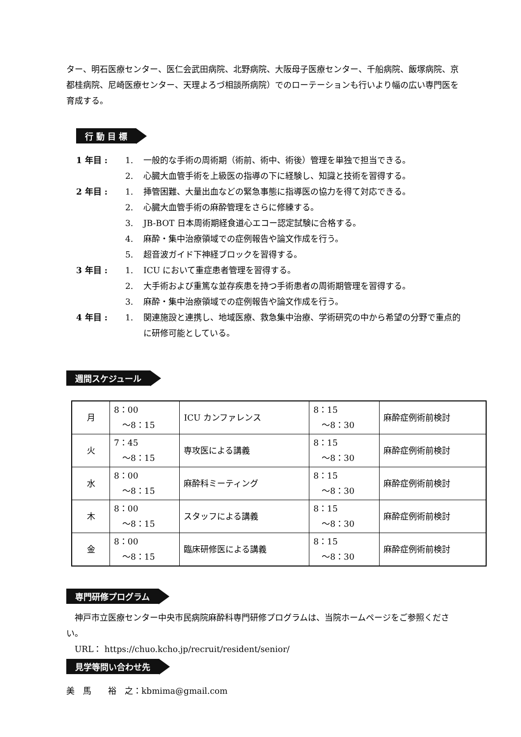ター、明石医療センター、医仁会武田病院、北野病院、大阪母子医療センター、千船病院、飯塚病院、京都桂病院、尼崎医療センター、天理よろづ相談所病院）でのローテーションも行いより幅の広い専門医を育成する。
行 動 目 標
1 年目 : 1. 一般的な手術の周術期（術前、術中、術後）管理を単独で担当できる。
2. 心臓大血管手術を上級医の指導の下に経験し、知識と技術を習得する。
2 年目 : 1. 挿管困難、大量出血などの緊急事態に指導医の協力を得て対応できる。
2. 心臓大血管手術の麻酔管理をさらに修練する。
3. JB-BOT 日本周術期経食道心エコー認定試験に合格する。
4. 麻酔・集中治療領域での症例報告や論文作成を行う。
5. 超音波ガイド下神経ブロックを習得する。
3 年目 : 1. ICU において重症患者管理を習得する。
2. 大手術および重篤な並存疾患を持つ手術患者の周術期管理を習得する。
3. 麻酔・集中治療領域での症例報告や論文作成を行う。
4 年目 : 1. 関連施設と連携し、地域医療、救急集中治療、学術研究の中から希望の分野で重点的に研修可能としている。
週間スケジュール
| 月 | 8：00 ～8：15 | ICU カンファレンス | 8：15 ～8：30 | 麻酔症例術前検討 |
| 火 | 7：45 ～8：15 | 専攻医による講義 | 8：15 ～8：30 | 麻酔症例術前検討 |
| 水 | 8：00 ～8：15 | 麻酔科ミーティング | 8：15 ～8：30 | 麻酔症例術前検討 |
| 木 | 8：00 ～8：15 | スタッフによる講義 | 8：15 ～8：30 | 麻酔症例術前検討 |
| 金 | 8：00 ～8：15 | 臨床研修医による講義 | 8：15 ～8：30 | 麻酔症例術前検討 |
専門研修プログラム
　神戸市立医療センター中央市民病院麻酔科専門研修プログラムは、当院ホームページをご参照ください。
　URL： https://chuo.kcho.jp/recruit/resident/senior/
見学等問い合わせ先
美　馬　　裕　之：kbmima@gmail.com